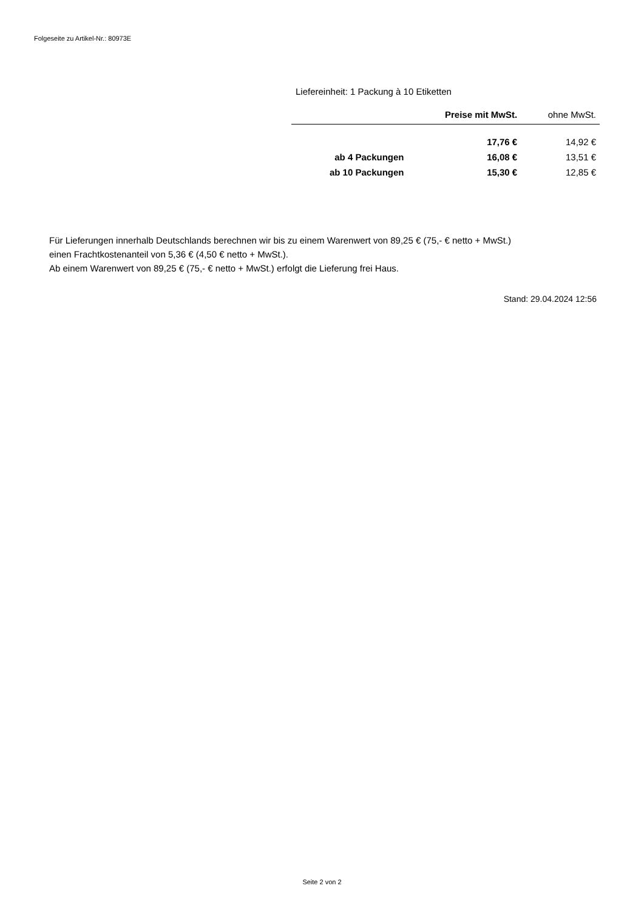Folgeseite zu Artikel-Nr.: 80973E
Liefereinheit: 1 Packung à 10 Etiketten
| | Preise mit MwSt. | ohne MwSt. |
| --- | --- | --- |
| | 17,76 € | 14,92 € |
| ab 4 Packungen | 16,08 € | 13,51 € |
| ab 10 Packungen | 15,30 € | 12,85 € |
Für Lieferungen innerhalb Deutschlands berechnen wir bis zu einem Warenwert von 89,25 € (75,- € netto + MwSt.)
einen Frachtkostenanteil von 5,36 € (4,50 € netto + MwSt.).
Ab einem Warenwert von 89,25 € (75,- € netto + MwSt.) erfolgt die Lieferung frei Haus.
Stand: 29.04.2024 12:56
Seite 2 von 2